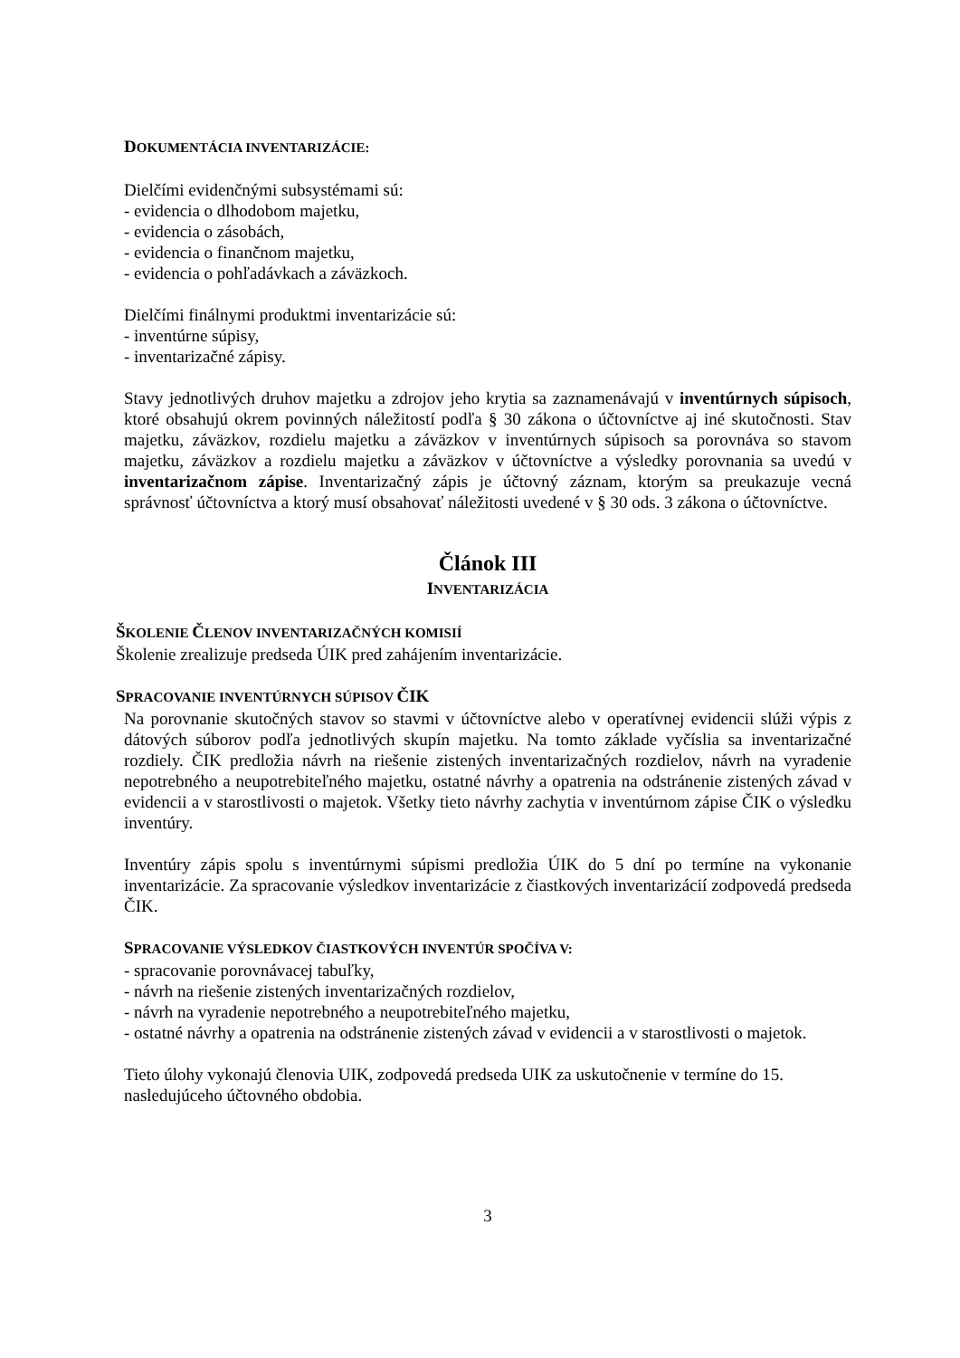DOKUMENTÁCIA INVENTARIZÁCIE:
Dielčími evidenčnými subsystémami sú:
- evidencia o dlhodobom majetku,
- evidencia o zásobách,
- evidencia o finančnom majetku,
- evidencia o pohľadávkach a záväzkoch.
Dielčími finálnymi produktmi inventarizácie sú:
- inventúrne súpisy,
- inventarizačné zápisy.
Stavy jednotlivých druhov majetku a zdrojov jeho krytia sa zaznamenávajú v inventúrnych súpisoch, ktoré obsahujú okrem povinných náležitostí podľa § 30 zákona o účtovníctve aj iné skutočnosti. Stav majetku, záväzkov, rozdielu majetku a záväzkov v inventúrnych súpisoch sa porovnáva so stavom majetku, záväzkov a rozdielu majetku a záväzkov v účtovníctve a výsledky porovnania sa uvedú v inventarizačnom zápise. Inventarizačný zápis je účtovný záznam, ktorým sa preukazuje vecná správnosť účtovníctva a ktorý musí obsahovať náležitosti uvedené v § 30 ods. 3 zákona o účtovníctve.
Článok III
INVENTARIZÁCIA
ŠKOLENIE ČLENOV INVENTARIZAČNÝCH KOMISIÍ
Školenie zrealizuje predseda ÚIK pred zahájením inventarizácie.
SPRACOVANIE INVENTÚRNYCH SÚPISOV ČIK
Na porovnanie skutočných stavov so stavmi v účtovníctve alebo v operatívnej evidencii slúži výpis z dátových súborov podľa jednotlivých skupín majetku. Na tomto základe vyčíslia sa inventarizačné rozdiely. ČIK predložia návrh na riešenie zistených inventarizačných rozdielov, návrh na vyradenie nepotrebného a neupotrebiteľného majetku, ostatné návrhy a opatrenia na odstránenie zistených závad v evidencii a v starostlivosti o majetok. Všetky tieto návrhy zachytia v inventúrnom zápise ČIK o výsledku inventúry.
Inventúry zápis spolu s inventúrnymi súpismi predložia ÚIK do 5 dní po termíne na vykonanie inventarizácie. Za spracovanie výsledkov inventarizácie z čiastkových inventarizácií zodpovedá predseda ČIK.
SPRACOVANIE VÝSLEDKOV ČIASTKOVÝCH INVENTÚR SPOČÍVA V:
- spracovanie porovnávacej tabuľky,
- návrh na riešenie zistených inventarizačných rozdielov,
- návrh na vyradenie nepotrebného a neupotrebiteľného majetku,
- ostatné návrhy a opatrenia na odstránenie zistených závad v evidencii a v starostlivosti o majetok.
Tieto úlohy vykonajú členovia UIK, zodpovedá predseda UIK za uskutočnenie v termíne do 15. nasledujúceho účtovného obdobia.
3